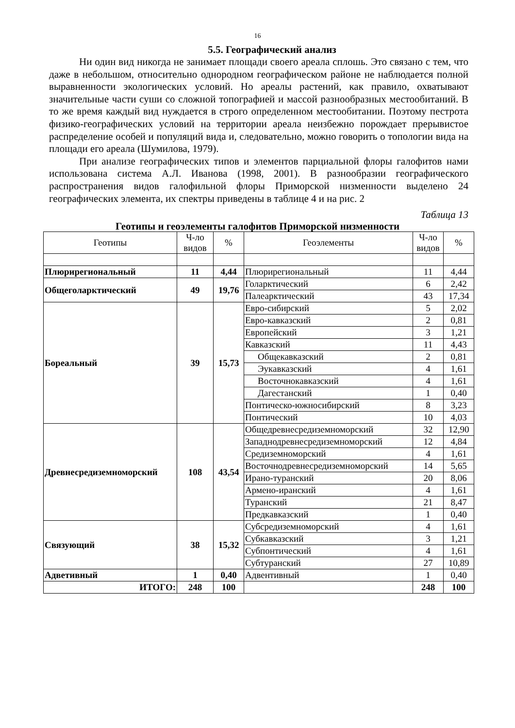16
5.5. Географический анализ
Ни один вид никогда не занимает площади своего ареала сплошь. Это связано с тем, что даже в небольшом, относительно однородном географическом районе не наблюдается полной выравненности экологических условий. Но ареалы растений, как правило, охватывают значительные части суши со сложной топографией и массой разнообразных местообитаний. В то же время каждый вид нуждается в строго определенном местообитании. Поэтому пестрота физико-географических условий на территории ареала неизбежно порождает прерывистое распределение особей и популяций вида и, следовательно, можно говорить о топологии вида на площади его ареала (Шумилова, 1979).
При анализе географических типов и элементов парциальной флоры галофитов нами использована система А.Л. Иванова (1998, 2001). В разнообразии географического распространения видов галофильной флоры Приморской низменности выделено 24 географических элемента, их спектры приведены в таблице 4 и на рис. 2
Таблица 13
Геотипы и геоэлементы галофитов Приморской низменности
| Геотипы | Ч-ло видов | % | Геоэлементы | Ч-ло видов | % |
| --- | --- | --- | --- | --- | --- |
| Плюрирегиональный | 11 | 4,44 | Плюрирегиональный | 11 | 4,44 |
| Общеголарктический | 49 | 19,76 | Голарктический | 6 | 2,42 |
| | | | Палеарктический | 43 | 17,34 |
| Бореальный | 39 | 15,73 | Евро-сибирский | 5 | 2,02 |
| | | | Евро-кавказский | 2 | 0,81 |
| | | | Европейский | 3 | 1,21 |
| | | | Кавказский | 11 | 4,43 |
| | | | Общекавказский | 2 | 0,81 |
| | | | Эукавказский | 4 | 1,61 |
| | | | Восточнокавказский | 4 | 1,61 |
| | | | Дагестанский | 1 | 0,40 |
| | | | Понтическо-южносибирский | 8 | 3,23 |
| | | | Понтический | 10 | 4,03 |
| Древнесредиземноморский | 108 | 43,54 | Общедревнесредиземноморский | 32 | 12,90 |
| | | | Западнодревнесредиземноморский | 12 | 4,84 |
| | | | Средиземноморский | 4 | 1,61 |
| | | | Восточнодревнесредиземноморский | 14 | 5,65 |
| | | | Ирано-туранский | 20 | 8,06 |
| | | | Армено-иранский | 4 | 1,61 |
| | | | Туранский | 21 | 8,47 |
| | | | Предкавказский | 1 | 0,40 |
| Связующий | 38 | 15,32 | Субсредиземноморский | 4 | 1,61 |
| | | | Субкавказский | 3 | 1,21 |
| | | | Субпонтический | 4 | 1,61 |
| | | | Субтуранский | 27 | 10,89 |
| Адветивный | 1 | 0,40 | Адвентивный | 1 | 0,40 |
| ИТОГО: | 248 | 100 | | 248 | 100 |